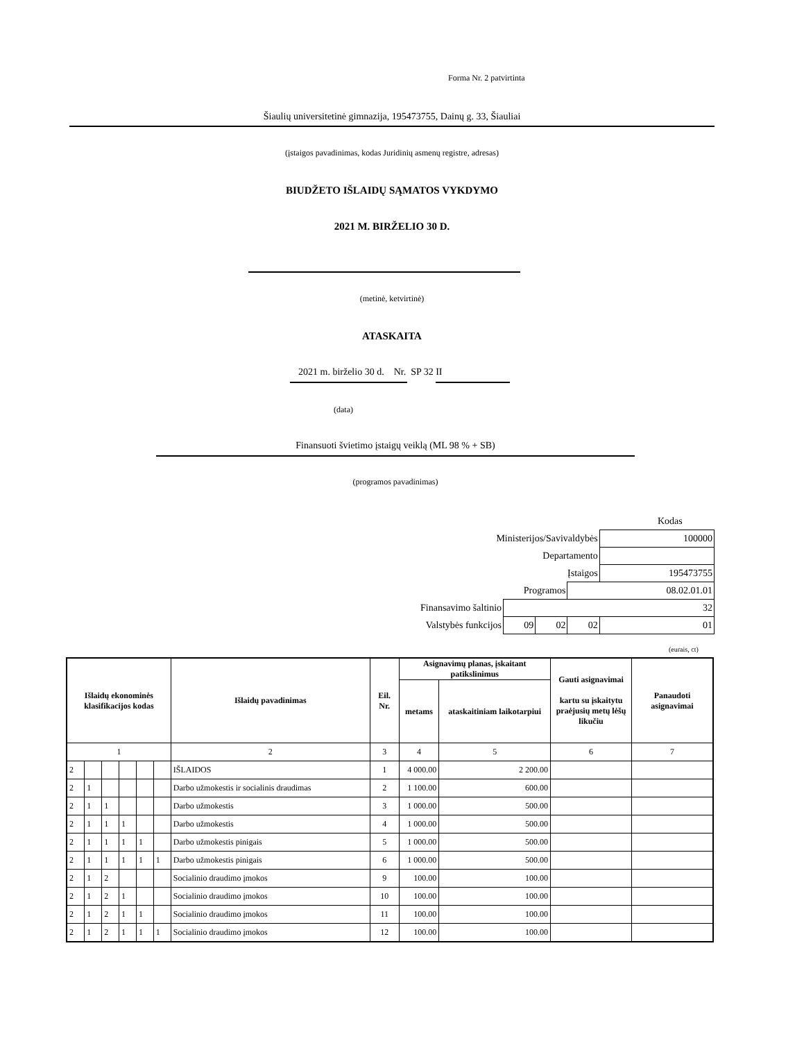Forma Nr. 2 patvirtinta
Šiaulių universitetinė gimnazija, 195473755, Dainų g. 33, Šiauliai
(įstaigos pavadinimas, kodas Juridinių asmenų registre, adresas)
BIUDŽETO IŠLAIDŲ SĄMATOS VYKDYMO
2021 M. BIRŽELIO 30 D.
(metinė, ketvirtinė)
ATASKAITA
2021 m. birželio 30 d. Nr. SP 32 II
(data)
Finansuoti švietimo įstaigų veiklą (ML 98 % + SB)
(programos pavadinimas)
Kodas
| Ministerijos/Savivaldybės | | | | 100000 |
| Departamento | | | | |
| Įstaigos | | | | 195473755 |
| Programos | | | 08.02.01.01 | |
| Finansavimo šaltinio | 32 | | | |
| Valstybės funkcijos | 09 | 02 | 02 | 01 |
(eurais, ct)
| Išlaidų ekonominės klasifikacijos kodas | | | | | | Išlaidų pavadinimas | Eil. Nr. | Asignavimų planas, įskaitant patikslinimus | | Gauti asignavimai kartu su įskaitytu praėjusių metų lėšų likučiu | Panaudoti asignavimai |
| --- | --- | --- | --- | --- | --- | --- | --- | --- | --- | --- | --- |
| | | | | | | | | metams | ataskaitiniam laikotarpiui | | |
| 1 | | | | | | 2 | 3 | 4 | 5 | 6 | 7 |
| 2 | | | | | | IŠLAIDOS | 1 | 4 000.00 | 2 200.00 | | |
| 2 | 1 | | | | | Darbo užmokestis ir socialinis draudimas | 2 | 1 100.00 | 600.00 | | |
| 2 | 1 | 1 | | | | Darbo užmokestis | 3 | 1 000.00 | 500.00 | | |
| 2 | 1 | 1 | 1 | | | Darbo užmokestis | 4 | 1 000.00 | 500.00 | | |
| 2 | 1 | 1 | 1 | 1 | | Darbo užmokestis pinigais | 5 | 1 000.00 | 500.00 | | |
| 2 | 1 | 1 | 1 | 1 | 1 | Darbo užmokestis pinigais | 6 | 1 000.00 | 500.00 | | |
| 2 | 1 | 2 | | | | Socialinio draudimo įmokos | 9 | 100.00 | 100.00 | | |
| 2 | 1 | 2 | 1 | | | Socialinio draudimo įmokos | 10 | 100.00 | 100.00 | | |
| 2 | 1 | 2 | 1 | 1 | | Socialinio draudimo įmokos | 11 | 100.00 | 100.00 | | |
| 2 | 1 | 2 | 1 | 1 | 1 | Socialinio draudimo įmokos | 12 | 100.00 | 100.00 | | |